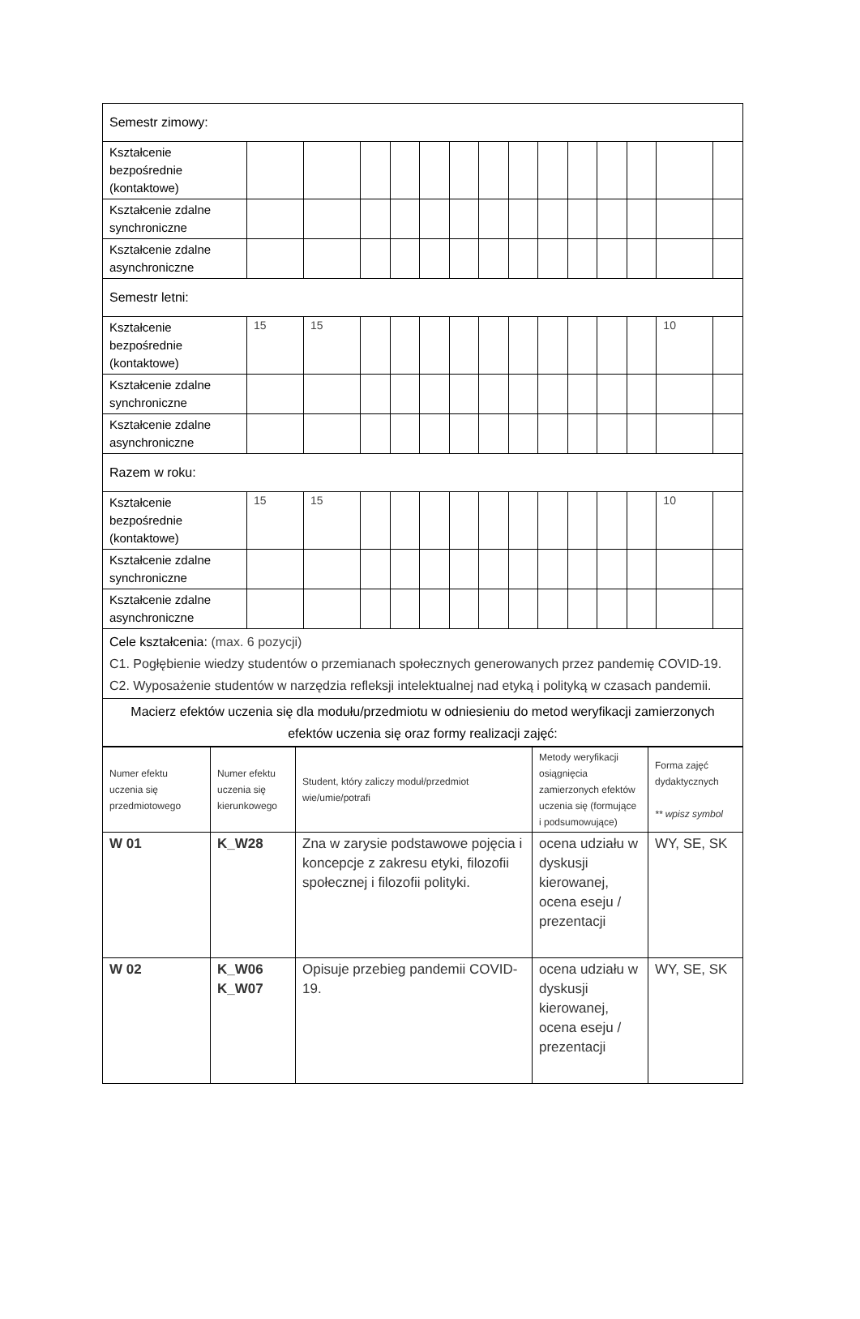| Semestr zimowy: | | | | | | | | | | | | | | |
| Kształcenie bezpośrednie (kontaktowe) | | | | | | | | | | | | | | |
| Kształcenie zdalne synchroniczne | | | | | | | | | | | | | | |
| Kształcenie zdalne asynchroniczne | | | | | | | | | | | | | | |
| Semestr letni: | | | | | | | | | | | | | | |
| Kształcenie bezpośrednie (kontaktowe) | 15 | 15 | | | | | | | | | | | 10 | |
| Kształcenie zdalne synchroniczne | | | | | | | | | | | | | | |
| Kształcenie zdalne asynchroniczne | | | | | | | | | | | | | | |
| Razem w roku: | | | | | | | | | | | | | | |
| Kształcenie bezpośrednie (kontaktowe) | 15 | 15 | | | | | | | | | | | 10 | |
| Kształcenie zdalne synchroniczne | | | | | | | | | | | | | | |
| Kształcenie zdalne asynchroniczne | | | | | | | | | | | | | | |
| Cele kształcenia: (max. 6 pozycji) C1. Pogłębienie wiedzy studentów o przemianach społecznych generowanych przez pandemię COVID-19. C2. Wyposażenie studentów w narzędzia refleksji intelektualnej nad etyką i polityką w czasach pandemii. | | | | | | | | | | | | | | |
| Macierz efektów uczenia się dla modułu/przedmiotu w odniesieniu do metod weryfikacji zamierzonych efektów uczenia się oraz formy realizacji zajęć: | | | | | | | | | | | | | | |
| Numer efektu uczenia się przedmiotowego | Numer efektu uczenia się kierunkowego | Student, który zaliczy moduł/przedmiot wie/umie/potrafi | Metody weryfikacji osiągnięcia zamierzonych efektów uczenia się (formujące i podsumowujące) | Forma zajęć dydaktycznych ** wpisz symbol |
| --- | --- | --- | --- | --- |
| W 01 | K_W28 | Zna w zarysie podstawowe pojęcia i koncepcje z zakresu etyki, filozofii społecznej i filozofii polityki. | ocena udziału w dyskusji kierowanej, ocena eseju / prezentacji | WY, SE, SK |
| W 02 | K_W06 K_W07 | Opisuje przebieg pandemii COVID-19. | ocena udziału w dyskusji kierowanej, ocena eseju / prezentacji | WY, SE, SK |